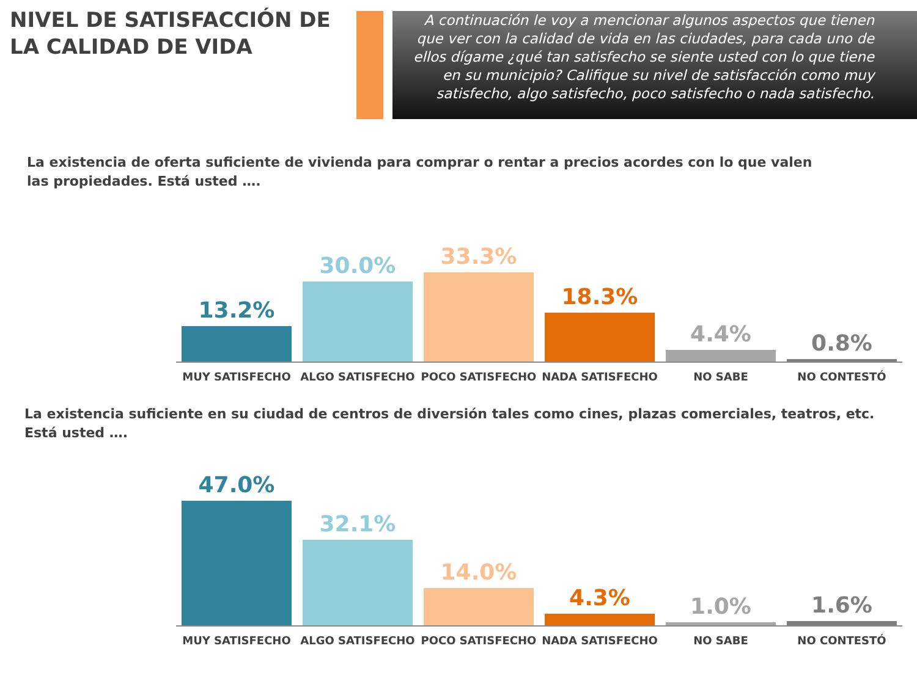NIVEL DE SATISFACCIÓN DE LA CALIDAD DE VIDA
A continuación le voy a mencionar algunos aspectos que tienen que ver con la calidad de vida en las ciudades, para cada uno de ellos dígame ¿qué tan satisfecho se siente usted con lo que tiene en su municipio? Califique su nivel de satisfacción como muy satisfecho, algo satisfecho, poco satisfecho o nada satisfecho.
La existencia de oferta suficiente de vivienda para comprar o rentar a precios acordes con lo que valen las propiedades. Está usted ….
13.2%
30.0%
33.3%
18.3%
4.4%
0.8%
MUY SATISFECHO ALGO SATISFECHO POCO SATISFECHO NADA SATISFECHO NO SABE NO CONTESTÓ
La existencia suficiente en su ciudad de centros de diversión tales como cines, plazas comerciales, teatros, etc. Está usted ….
47.0%
32.1%
14.0%
4.3%
1.0%
1.6%
MUY SATISFECHO ALGO SATISFECHO POCO SATISFECHO NADA SATISFECHO NO SABE NO CONTESTÓ